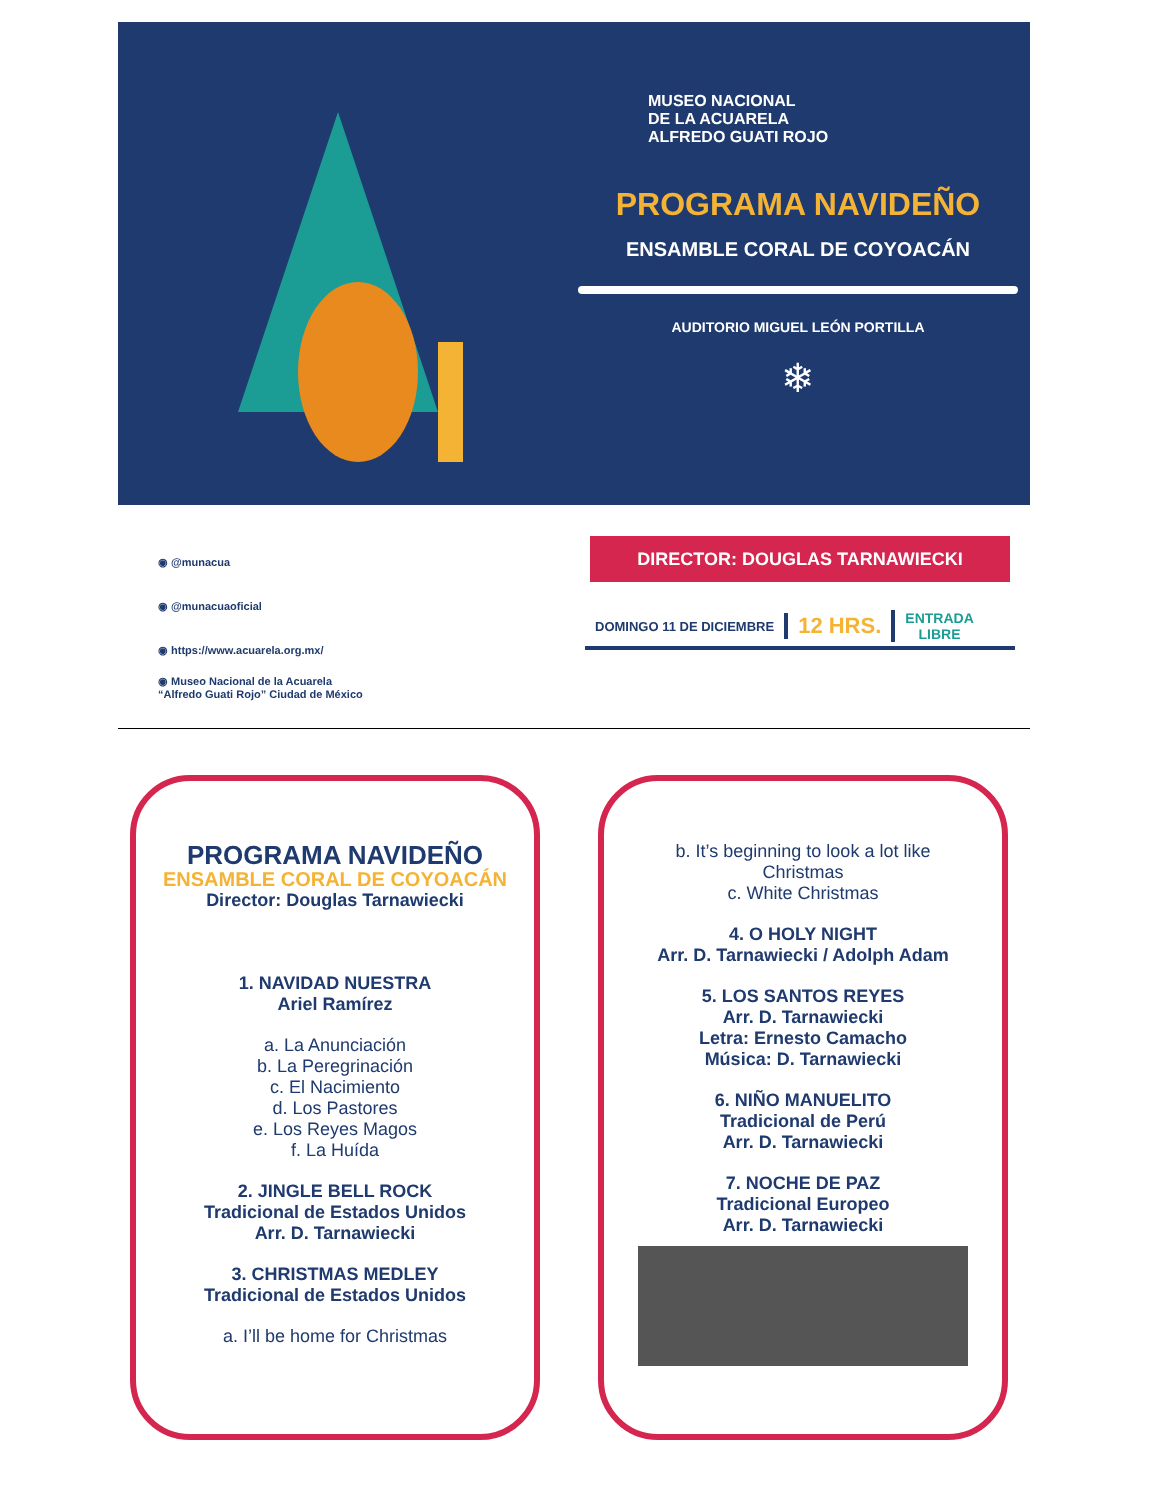MUSEO NACIONAL
DE LA ACUARELA
ALFREDO GUATI ROJO
PROGRAMA NAVIDEÑO
ENSAMBLE CORAL DE COYOACÁN
AUDITORIO MIGUEL LEÓN PORTILLA
❄
◉ @munacua
◉ @munacuaoficial
◉ https://www.acuarela.org.mx/
◉ Museo Nacional de la Acuarela
“Alfredo Guati Rojo” Ciudad de México
DIRECTOR: DOUGLAS TARNAWIECKI
DOMINGO 11 DE DICIEMBRE
12 HRS.
ENTRADA
LIBRE
PROGRAMA NAVIDEÑO
ENSAMBLE CORAL DE COYOACÁN
Director: Douglas Tarnawiecki
1. NAVIDAD NUESTRA
Ariel Ramírez
a. La Anunciación
b. La Peregrinación
c. El Nacimiento
d. Los Pastores
e. Los Reyes Magos
f. La Huída
2. JINGLE BELL ROCK
Tradicional de Estados Unidos
Arr. D. Tarnawiecki
3. CHRISTMAS MEDLEY
Tradicional de Estados Unidos
a. I’ll be home for Christmas
b. It’s beginning to look a lot like
Christmas
c. White Christmas
4. O HOLY NIGHT
Arr. D. Tarnawiecki / Adolph Adam
5. LOS SANTOS REYES
Arr. D. Tarnawiecki
Letra: Ernesto Camacho
Música: D. Tarnawiecki
6. NIÑO MANUELITO
Tradicional de Perú
Arr. D. Tarnawiecki
7. NOCHE DE PAZ
Tradicional Europeo
Arr. D. Tarnawiecki